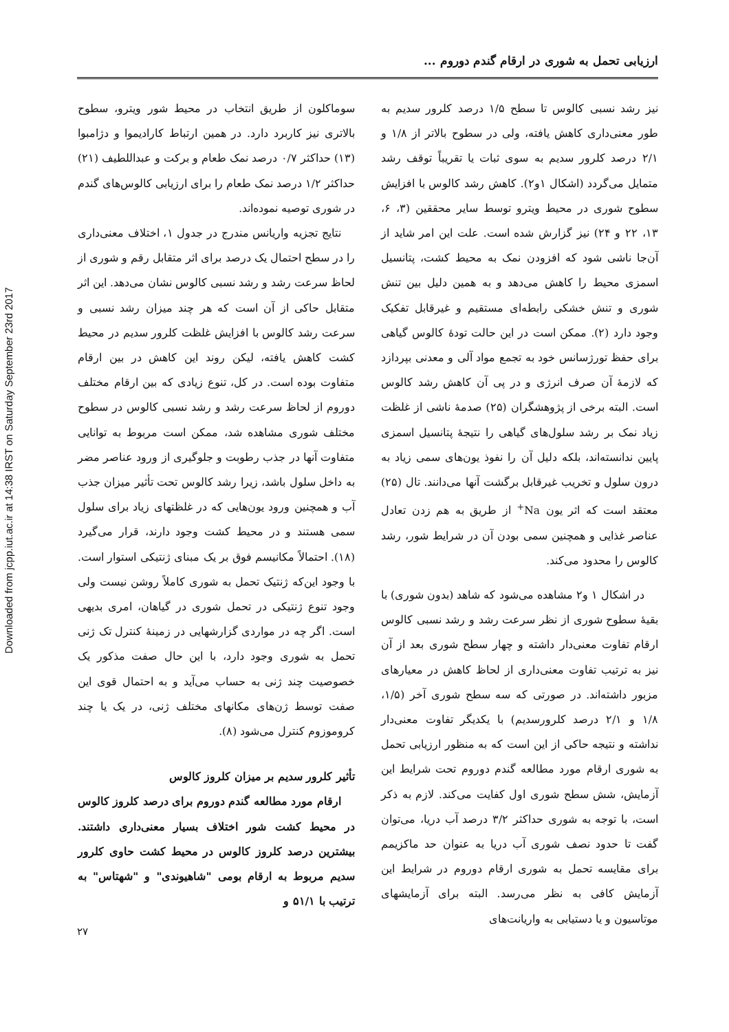Downloaded from jcpp.iut.ac.ir at 14:38 IRST on Saturday September 23rd 2017
ارزیابی تحمل به شوری در ارقام گندم دوروم ...
نیز رشد نسبی کالوس تا سطح ۱/۵ درصد کلرور سدیم به طور معنی‌داری کاهش یافته، ولی در سطوح بالاتر از ۱/۸ و ۲/۱ درصد کلرور سدیم به سوی ثبات یا تقریباً توقف رشد متمایل می‌گردد (اشکال ۱و۲). کاهش رشد کالوس با افزایش سطوح شوری در محیط ویترو توسط سایر محققین (۳، ۶، ۱۳، ۲۲ و ۲۴) نیز گزارش شده است. علت این امر شاید از آن‌جا ناشی شود که افزودن نمک به محیط کشت، پتانسیل اسمزی محیط را کاهش می‌دهد و به همین دلیل بین تنش شوری و تنش خشکی رابطه‌ای مستقیم و غیرقابل تفکیک وجود دارد (۲). ممکن است در این حالت تودهٔ کالوس گیاهی برای حفظ تورژسانس خود به تجمع مواد آلی و معدنی بپردازد که لازمهٔ آن صرف انرژی و در پی آن کاهش رشد کالوس است. البته برخی از پژوهشگران (۲۵) صدمهٔ ناشی از غلظت زیاد نمک بر رشد سلول‌های گیاهی را نتیجهٔ پتانسیل اسمزی پایین ندانسته‌اند، بلکه دلیل آن را نفوذ یون‌های سمی زیاد به درون سلول و تخریب غیرقابل برگشت آنها می‌دانند. تال (۲۵) معتقد است که اثر یون Na<sup>+</sup> از طریق به هم زدن تعادل عناصر غذایی و همچنین سمی بودن آن در شرایط شور، رشد کالوس را محدود می‌کند.
در اشکال ۱ و۲ مشاهده می‌شود که شاهد (بدون شوری) با بقیهٔ سطوح شوری از نظر سرعت رشد و رشد نسبی کالوس ارقام تفاوت معنی‌دار داشته و چهار سطح شوری بعد از آن نیز به ترتیب تفاوت معنی‌داری از لحاظ کاهش در معیارهای مزبور داشته‌اند. در صورتی که سه سطح شوری آخر (۱/۵، ۱/۸ و ۲/۱ درصد کلرورسدیم) با یکدیگر تفاوت معنی‌دار نداشته و نتیجه حاکی از این است که به منظور ارزیابی تحمل به شوری ارقام مورد مطالعه گندم دوروم تحت شرایط این آزمایش، شش سطح شوری اول کفایت می‌کند. لازم به ذکر است، با توجه به شوری حداکثر ۳/۲ درصد آب دریا، می‌توان گفت تا حدود نصف شوری آب دریا به عنوان حد ماکزیمم برای مقایسه تحمل به شوری ارقام دوروم در شرایط این آزمایش کافی به نظر می‌رسد. البته برای آزمایشهای موتاسیون و یا دستیابی به واریانت‌های
سوماکلون از طریق انتخاب در محیط شور ویترو، سطوح بالاتری نیز کاربرد دارد. در همین ارتباط کارادیموا و دژامبوا (۱۳) حداکثر ۰/۷ درصد نمک طعام و برکت و عبداللطیف (۲۱) حداکثر ۱/۲ درصد نمک طعام را برای ارزیابی کالوس‌های گندم در شوری توصیه نموده‌اند.
نتایج تجزیه واریانس مندرج در جدول ۱، اختلاف معنی‌داری را در سطح احتمال یک درصد برای اثر متقابل رقم و شوری از لحاظ سرعت رشد و رشد نسبی کالوس نشان می‌دهد. این اثر متقابل حاکی از آن است که هر چند میزان رشد نسبی و سرعت رشد کالوس با افزایش غلظت کلرور سدیم در محیط کشت کاهش یافته، لیکن روند این کاهش در بین ارقام متفاوت بوده است. در کل، تنوع زیادی که بین ارقام مختلف دوروم از لحاظ سرعت رشد و رشد نسبی کالوس در سطوح مختلف شوری مشاهده شد، ممکن است مربوط به توانایی متفاوت آنها در جذب رطوبت و جلوگیری از ورود عناصر مضر به داخل سلول باشد، زیرا رشد کالوس تحت تأثیر میزان جذب آب و همچنین ورود یون‌هایی که در غلظتهای زیاد برای سلول سمی هستند و در محیط کشت وجود دارند، قرار می‌گیرد (۱۸). احتمالاً مکانیسم فوق بر یک مبنای ژنتیکی استوار است. با وجود این‌که ژنتیک تحمل به شوری کاملاً روشن نیست ولی وجود تنوع ژنتیکی در تحمل شوری در گیاهان، امری بدیهی است. اگر چه در مواردی گزارشهایی در زمینهٔ کنترل تک ژنی تحمل به شوری وجود دارد، با این حال صفت مذکور یک خصوصیت چند ژنی به حساب می‌آید و به احتمال قوی این صفت توسط ژن‌های مکانهای مختلف ژنی، در یک یا چند کروموزوم کنترل می‌شود (۸).
تأثیر کلرور سدیم بر میزان کلروز کالوس
ارقام مورد مطالعه گندم دوروم برای درصد کلروز کالوس در محیط کشت شور اختلاف بسیار معنی‌داری داشتند. بیشترین درصد کلروز کالوس در محیط کشت حاوی کلرور سدیم مربوط به ارقام بومی "شاهیوندی" و "شهتاس" به ترتیب با ۵۱/۱ و
۲۷